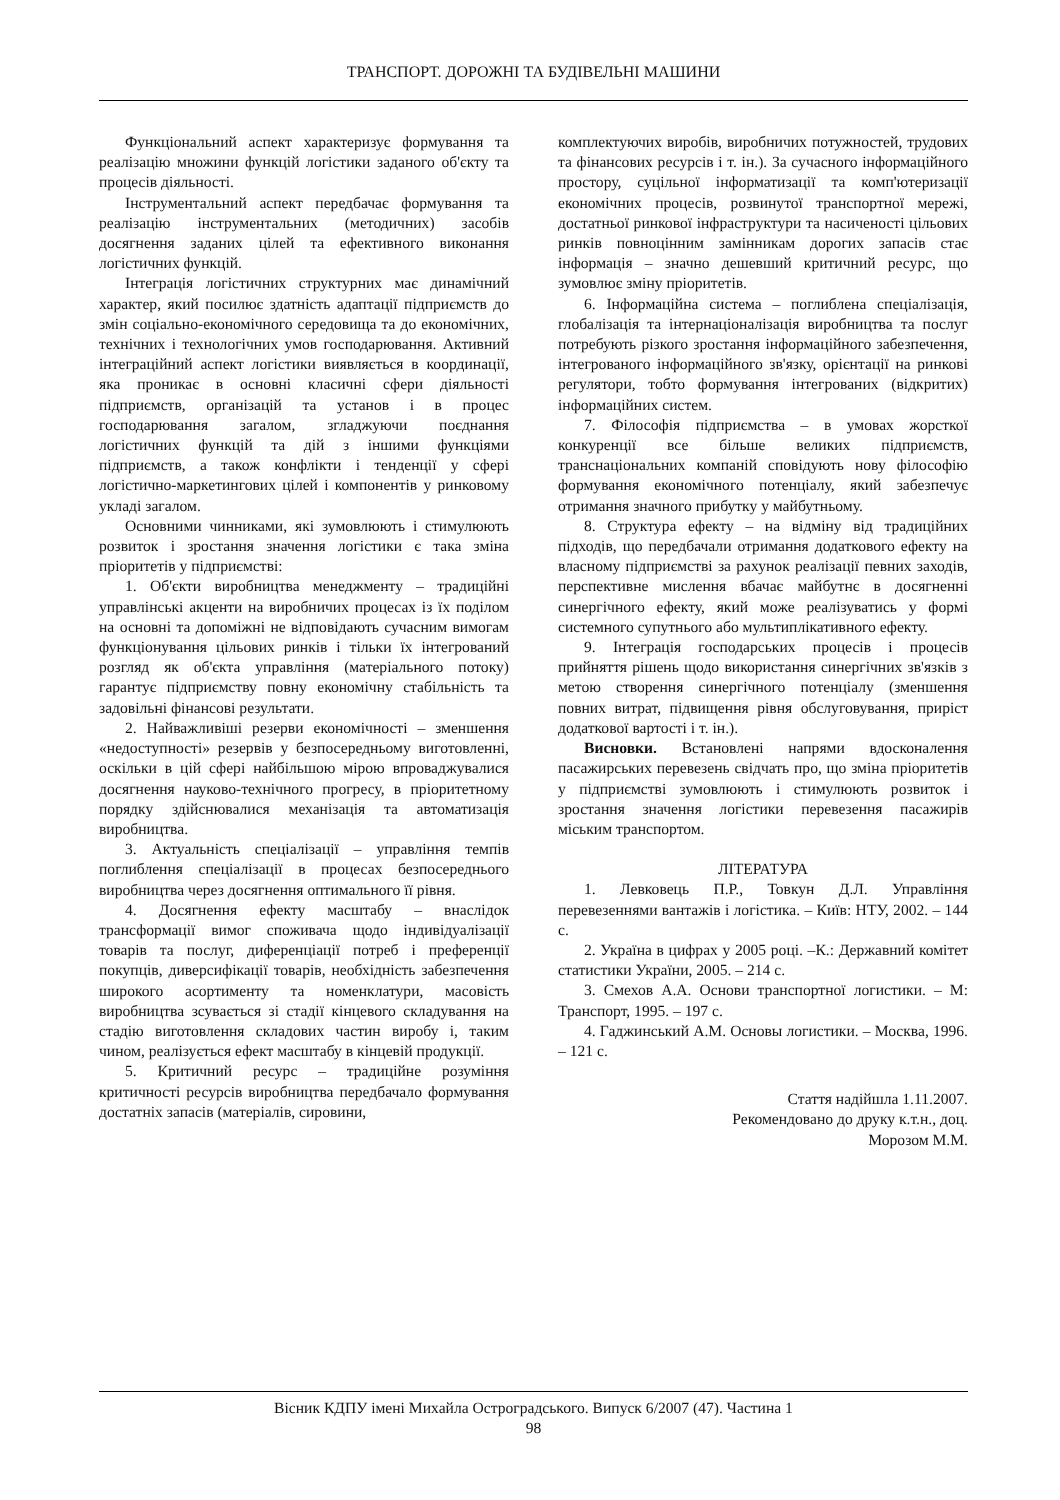ТРАНСПОРТ. ДОРОЖНІ ТА БУДІВЕЛЬНІ МАШИНИ
Функціональний аспект характеризує формування та реалізацію множини функцій логістики заданого об'єкту та процесів діяльності.
Інструментальний аспект передбачає формування та реалізацію інструментальних (методичних) засобів досягнення заданих цілей та ефективного виконання логістичних функцій.
Інтеграція логістичних структурних має динамічний характер, який посилює здатність адаптації підприємств до змін соціально-економічного середовища та до економічних, технічних і технологічних умов господарювання. Активний інтеграційний аспект логістики виявляється в координації, яка проникає в основні класичні сфери діяльності підприємств, організацій та установ і в процес господарювання загалом, згладжуючи поєднання логістичних функцій та дій з іншими функціями підприємств, а також конфлікти і тенденції у сфері логістично-маркетингових цілей і компонентів у ринковому укладі загалом.
Основними чинниками, які зумовлюють і стимулюють розвиток і зростання значення логістики є така зміна пріоритетів у підприємстві:
1. Об'єкти виробництва менеджменту – традиційні управлінські акценти на виробничих процесах із їх поділом на основні та допоміжні не відповідають сучасним вимогам функціонування цільових ринків і тільки їх інтегрований розгляд як об'єкта управління (матеріального потоку) гарантує підприємству повну економічну стабільність та задовільні фінансові результати.
2. Найважливіші резерви економічності – зменшення «недоступності» резервів у безпосередньому виготовленні, оскільки в цій сфері найбільшою мірою впроваджувалися досягнення науково-технічного прогресу, в пріоритетному порядку здійснювалися механізація та автоматизація виробництва.
3. Актуальність спеціалізації – управління темпів поглиблення спеціалізації в процесах безпосереднього виробництва через досягнення оптимального її рівня.
4. Досягнення ефекту масштабу – внаслідок трансформації вимог споживача щодо індивідуалізації товарів та послуг, диференціації потреб і преференції покупців, диверсифікації товарів, необхідність забезпечення широкого асортименту та номенклатури, масовість виробництва зсувається зі стадії кінцевого складування на стадію виготовлення складових частин виробу і, таким чином, реалізується ефект масштабу в кінцевій продукції.
5. Критичний ресурс – традиційне розуміння критичності ресурсів виробництва передбачало формування достатніх запасів (матеріалів, сировини,
комплектуючих виробів, виробничих потужностей, трудових та фінансових ресурсів і т. ін.). За сучасного інформаційного простору, суцільної інформатизації та комп'ютеризації економічних процесів, розвинутої транспортної мережі, достатньої ринкової інфраструктури та насиченості цільових ринків повноцінним замінникам дорогих запасів стає інформація – значно дешевший критичний ресурс, що зумовлює зміну пріоритетів.
6. Інформаційна система – поглиблена спеціалізація, глобалізація та інтернаціоналізація виробництва та послуг потребують різкого зростання інформаційного забезпечення, інтегрованого інформаційного зв'язку, орієнтації на ринкові регулятори, тобто формування інтегрованих (відкритих) інформаційних систем.
7. Філософія підприємства – в умовах жорсткої конкуренції все більше великих підприємств, транснаціональних компаній сповідують нову філософію формування економічного потенціалу, який забезпечує отримання значного прибутку у майбутньому.
8. Структура ефекту – на відміну від традиційних підходів, що передбачали отримання додаткового ефекту на власному підприємстві за рахунок реалізації певних заходів, перспективне мислення вбачає майбутнє в досягненні синергічного ефекту, який може реалізуватись у формі системного супутнього або мультиплікативного ефекту.
9. Інтеграція господарських процесів і процесів прийняття рішень щодо використання синергічних зв'язків з метою створення синергічного потенціалу (зменшення повних витрат, підвищення рівня обслуговування, приріст додаткової вартості і т. ін.).
Висновки. Встановлені напрями вдосконалення пасажирських перевезень свідчать про, що зміна пріоритетів у підприємстві зумовлюють і стимулюють розвиток і зростання значення логістики перевезення пасажирів міським транспортом.
ЛІТЕРАТУРА
1. Левковець П.Р., Товкун Д.Л. Управління перевезеннями вантажів і логістика. – Київ: НТУ, 2002. – 144 с.
2. Україна в цифрах у 2005 році. –К.: Державний комітет статистики України, 2005. – 214 с.
3. Смехов А.А. Основи транспортної логистики. – М: Транспорт, 1995. – 197 с.
4. Гаджинський А.М. Основы логистики. – Москва, 1996. – 121 с.
Стаття надійшла 1.11.2007.
Рекомендовано до друку к.т.н., доц.
Морозом М.М.
Вісник КДПУ імені Михайла Остроградського. Випуск 6/2007 (47). Частина 1
98